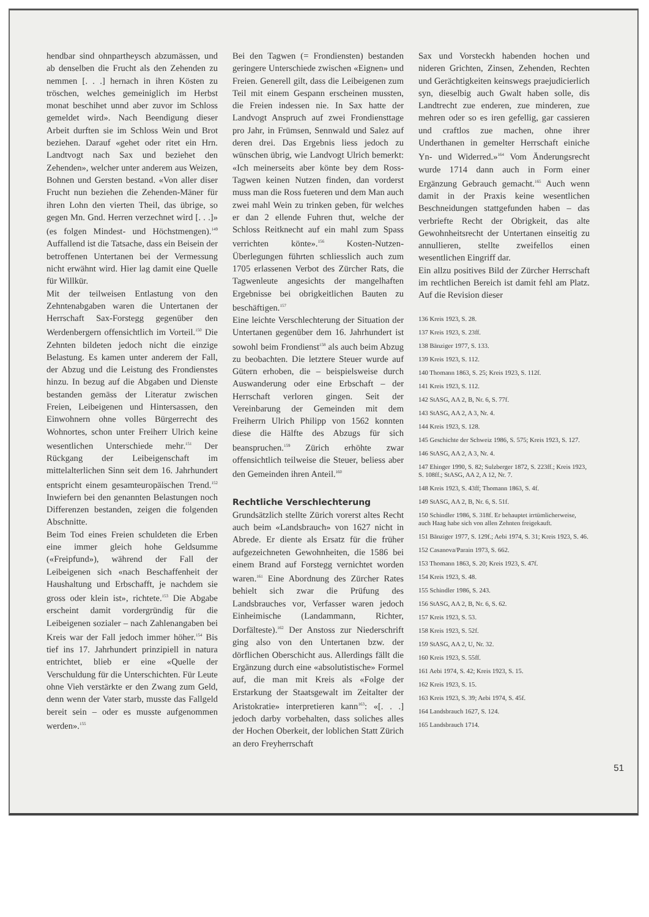hendbar sind ohnpartheysch abzumässen, und ab denselben die Frucht als den Zehenden zu nemmen [. . .] hernach in ihren Kösten zu tröschen, welches gemeiniglich im Herbst monat beschihet unnd aber zuvor im Schloss gemeldet wird». Nach Beendigung dieser Arbeit durften sie im Schloss Wein und Brot beziehen. Darauf «gehet oder ritet ein Hrn. Landtvogt nach Sax und beziehet den Zehenden», welcher unter anderem aus Weizen, Bohnen und Gersten bestand. «Von aller diser Frucht nun beziehen die Zehenden-Mäner für ihren Lohn den vierten Theil, das übrige, so gegen Mn. Gnd. Herren verzechnet wird [. . .]» (es folgen Mindest- und Höchstmengen).<sup>149</sup> Auffallend ist die Tatsache, dass ein Beisein der betroffenen Untertanen bei der Vermessung nicht erwähnt wird. Hier lag damit eine Quelle für Willkür.
Mit der teilweisen Entlastung von den Zehntenabgaben waren die Untertanen der Herrschaft Sax-Forstegg gegenüber den Werdenbergern offensichtlich im Vorteil.<sup>150</sup> Die Zehnten bildeten jedoch nicht die einzige Belastung. Es kamen unter anderem der Fall, der Abzug und die Leistung des Frondienstes hinzu. In bezug auf die Abgaben und Dienste bestanden gemäss der Literatur zwischen Freien, Leibeigenen und Hintersassen, den Einwohnern ohne volles Bürgerrecht des Wohnortes, schon unter Freiherr Ulrich keine wesentlichen Unterschiede mehr.<sup>151</sup> Der Rückgang der Leibeigenschaft im mittelalterlichen Sinn seit dem 16. Jahrhundert entspricht einem gesamteuropäischen Trend.<sup>152</sup> Inwiefern bei den genannten Belastungen noch Differenzen bestanden, zeigen die folgenden Abschnitte.
Beim Tod eines Freien schuldeten die Erben eine immer gleich hohe Geldsumme («Freipfund»), während der Fall der Leibeigenen sich «nach Beschaffenheit der Haushaltung und Erbschafft, je nachdem sie gross oder klein ist», richtete.<sup>153</sup> Die Abgabe erscheint damit vordergründig für die Leibeigenen sozialer – nach Zahlenangaben bei Kreis war der Fall jedoch immer höher.<sup>154</sup> Bis tief ins 17. Jahrhundert prinzipiell in natura entrichtet, blieb er eine «Quelle der Verschuldung für die Unterschichten. Für Leute ohne Vieh verstärkte er den Zwang zum Geld, denn wenn der Vater starb, musste das Fallgeld bereit sein – oder es musste aufgenommen werden».<sup>155</sup>
Bei den Tagwen (= Frondiensten) bestanden geringere Unterschiede zwischen «Eignen» und Freien. Generell gilt, dass die Leibeigenen zum Teil mit einem Gespann erscheinen mussten, die Freien indessen nie. In Sax hatte der Landvogt Anspruch auf zwei Frondiensttage pro Jahr, in Frümsen, Sennwald und Salez auf deren drei. Das Ergebnis liess jedoch zu wünschen übrig, wie Landvogt Ulrich bemerkt: «Ich meinerseits aber könte bey dem Ross-Tagwen keinen Nutzen finden, dan vorderst muss man die Ross fueteren und dem Man auch zwei mahl Wein zu trinken geben, für welches er dan 2 ellende Fuhren thut, welche der Schloss Reitknecht auf ein mahl zum Spass verrichten könte».<sup>156</sup> Kosten-Nutzen-Überlegungen führten schliesslich auch zum 1705 erlassenen Verbot des Zürcher Rats, die Tagwenleute angesichts der mangelhaften Ergebnisse bei obrigkeitlichen Bauten zu beschäftigen.<sup>157</sup>
Eine leichte Verschlechterung der Situation der Untertanen gegenüber dem 16. Jahrhundert ist sowohl beim Frondienst<sup>158</sup> als auch beim Abzug zu beobachten. Die letztere Steuer wurde auf Gütern erhoben, die – beispielsweise durch Auswanderung oder eine Erbschaft – der Herrschaft verloren gingen. Seit der Vereinbarung der Gemeinden mit dem Freiherrn Ulrich Philipp von 1562 konnten diese die Hälfte des Abzugs für sich beanspruchen.<sup>159</sup> Zürich erhöhte zwar offensichtlich teilweise die Steuer, beliess aber den Gemeinden ihren Anteil.<sup>160</sup>
Rechtliche Verschlechterung
Grundsätzlich stellte Zürich vorerst altes Recht auch beim «Landsbrauch» von 1627 nicht in Abrede. Er diente als Ersatz für die früher aufgezeichneten Gewohnheiten, die 1586 bei einem Brand auf Forstegg vernichtet worden waren.<sup>161</sup> Eine Abordnung des Zürcher Rates behielt sich zwar die Prüfung des Landsbrauches vor, Verfasser waren jedoch Einheimische (Landammann, Richter, Dorfälteste).<sup>162</sup> Der Anstoss zur Niederschrift ging also von den Untertanen bzw. der dörflichen Oberschicht aus. Allerdings fällt die Ergänzung durch eine «absolutistische» Formel auf, die man mit Kreis als «Folge der Erstarkung der Staatsgewalt im Zeitalter der Aristokratie» interpretieren kann<sup>163</sup>: «[. . .] jedoch darby vorbehalten, dass soliches alles der Hochen Oberkeit, der loblichen Statt Zürich an dero Freyherrschaft
Sax und Vorsteckh habenden hochen und nideren Grichten, Zinsen, Zehenden, Rechten und Gerächtigkeiten keinswegs praejudicierlich syn, dieselbig auch Gwalt haben solle, dis Landtrecht zue enderen, zue minderen, zue mehren oder so es iren gefellig, gar cassieren und craftlos zue machen, ohne ihrer Underthanen in gemelter Herrschaft einiche Yn- und Widerred.»<sup>164</sup> Vom Änderungsrecht wurde 1714 dann auch in Form einer Ergänzung Gebrauch gemacht.<sup>165</sup> Auch wenn damit in der Praxis keine wesentlichen Beschneidungen stattgefunden haben – das verbriefte Recht der Obrigkeit, das alte Gewohnheitsrecht der Untertanen einseitig zu annullieren, stellte zweifellos einen wesentlichen Eingriff dar.
Ein allzu positives Bild der Zürcher Herrschaft im rechtlichen Bereich ist damit fehl am Platz. Auf die Revision dieser
136 Kreis 1923, S. 28.
137 Kreis 1923, S. 23ff.
138 Bänziger 1977, S. 133.
139 Kreis 1923, S. 112.
140 Thomann 1863, S. 25; Kreis 1923, S. 112f.
141 Kreis 1923, S. 112.
142 StASG, AA 2, B, Nr. 6, S. 77f.
143 StASG, AA 2, A 3, Nr. 4.
144 Kreis 1923, S. 128.
145 Geschichte der Schweiz 1986, S. 575; Kreis 1923, S. 127.
146 StASG, AA 2, A 3, Nr. 4.
147 Ehinger 1990, S. 82; Sulzberger 1872, S. 223ff.; Kreis 1923, S. 108ff.; StASG, AA 2, A 12, Nr. 7.
148 Kreis 1923, S. 43ff; Thomann 1863, S. 4f.
149 StASG, AA 2, B, Nr. 6, S. 51f.
150 Schindler 1986, S. 318f. Er behauptet irrtümlicherweise, auch Haag habe sich von allen Zehnten freigekauft.
151 Bänziger 1977, S. 129f.; Aebi 1974, S. 31; Kreis 1923, S. 46.
152 Casanova/Parain 1973, S. 662.
153 Thomann 1863, S. 20; Kreis 1923, S. 47f.
154 Kreis 1923, S. 48.
155 Schindler 1986, S. 243.
156 StASG, AA 2, B, Nr. 6, S. 62.
157 Kreis 1923, S. 53.
158 Kreis 1923, S. 52f.
159 StASG, AA 2, U, Nr. 32.
160 Kreis 1923, S. 55ff.
161 Aebi 1974, S. 42; Kreis 1923, S. 15.
162 Kreis 1923, S. 15.
163 Kreis 1923, S. 39; Aebi 1974, S. 45f.
164 Landsbrauch 1627, S. 124.
165 Landsbrauch 1714.
51